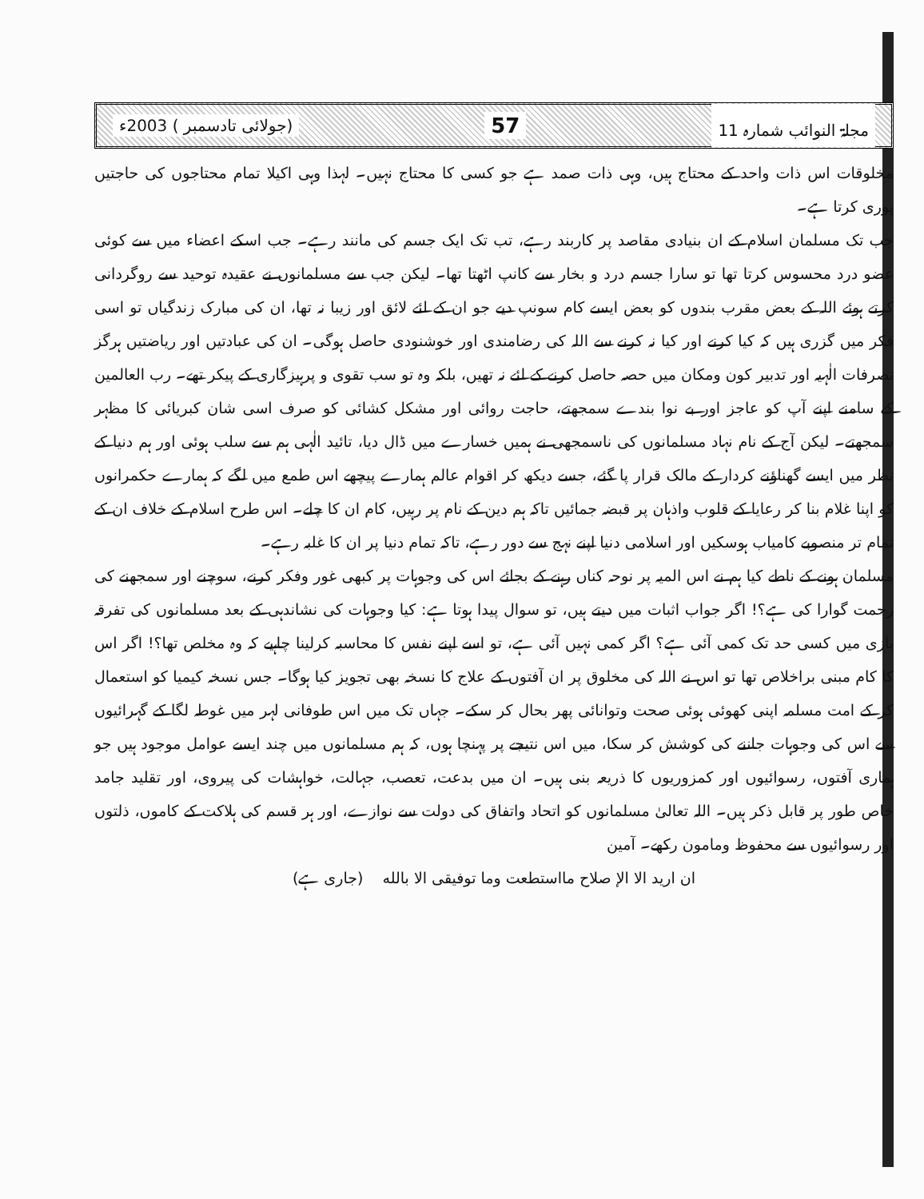مجلۃ النوائب شمارہ 11 57 (جولائی تادسمبر ) 2003ء
مخلوقات اس ذات واحد کے محتاج ہیں، وہی ذات صمد ہے جو کسی کا محتاج نہیں۔ لہذا وہی اکیلا تمام محتاجوں کی حاجتیں پوری کرتا ہے۔
جب تک مسلمان اسلام کے ان بنیادی مقاصد پر کاربند رہے، تب تک ایک جسم کی مانند رہے۔ جب اسکے اعضاء میں سے کوئی عضو درد محسوس کرتا تھا تو سارا جسم درد و بخار سے کانپ اٹھتا تھا۔ لیکن جب سے مسلمانوں نے عقیدہ توحید سے روگردانی کرتے ہوئے اللہ کے بعض مقرب بندوں کو بعض ایسے کام سونپ دیے جو ان کے لئے لائق اور زیبا نہ تھا، ان کی مبارک زندگیاں تو اسی فکر میں گزری ہیں کہ کیا کرنے اور کیا نہ کرنے سے اللہ کی رضامندی اور خوشنودی حاصل ہوگی۔ ان کی عبادتیں اور ریاضتیں ہرگز تصرفات الٰہیہ اور تدبیر کون ومکان میں حصہ حاصل کرنے کے لئے نہ تھیں، بلکہ وہ تو سب تقوی و پرہیزگاری کے پیکر تھے۔ رب العالمین کے سامنے اپنے آپ کو عاجز اور بے نوا بندے سمجھتے، حاجت روائی اور مشکل کشائی کو صرف اسی شان کبریائی کا مظہر سمجھتے۔ لیکن آج کے نام نہاد مسلمانوں کی ناسمجھی نے ہمیں خسارے میں ڈال دیا، تائید الٰہی ہم سے سلب ہوئی اور ہم دنیا کے نظر میں ایسے گھناؤنے کردار کے مالک قرار پا گئے، جسے دیکھ کر اقوام عالم ہمارے پیچھے اس طمع میں لگے کہ ہمارے حکمرانوں کو اپنا غلام بنا کر رعایا کے قلوب واذہان پر قبضہ جمائیں تاکہ ہم دین کے نام پر رہیں، کام ان کا چلے۔ اس طرح اسلام کے خلاف ان کے تمام تر منصوبے کامیاب ہوسکیں اور اسلامی دنیا اپنے نہج سے دور رہے، تاکہ تمام دنیا پر ان کا غلبہ رہے۔
مسلمان ہونے کے ناطے کیا ہم نے اس المیہ پر نوحہ کناں رہنے کے بجائے اس کی وجوہات پر کبھی غور وفکر کرنے، سوچنے اور سمجھنے کی زحمت گوارا کی ہے؟! اگر جواب اثبات میں دیتے ہیں، تو سوال پیدا ہوتا ہے: کیا وجوہات کی نشاندہی کے بعد مسلمانوں کی تفرقہ بازی میں کسی حد تک کمی آئی ہے؟ اگر کمی نہیں آئی ہے، تو اسے اپنے نفس کا محاسبہ کرلینا چاہیے کہ وہ مخلص تھا؟! اگر اس کا کام مبنی براخلاص تھا تو اس نے اللہ کی مخلوق پر ان آفتوں کے علاج کا نسخہ بھی تجویز کیا ہوگا۔ جس نسخہ کیمیا کو استعمال کر کے امت مسلمہ اپنی کھوئی ہوئی صحت وتوانائی پھر بحال کر سکے۔ جہاں تک میں اس طوفانی لہر میں غوطہ لگا کے گہرائیوں سے اس کی وجوہات جاننے کی کوشش کر سکا، میں اس نتیجے پر پہنچا ہوں، کہ ہم مسلمانوں میں چند ایسے عوامل موجود ہیں جو ہماری آفتوں، رسوائیوں اور کمزوریوں کا ذریعہ بنی ہیں۔ ان میں بدعت، تعصب، جہالت، خواہشات کی پیروی، اور تقلید جامد خاص طور پر قابل ذکر ہیں۔ اللہ تعالیٰ مسلمانوں کو اتحاد واتفاق کی دولت سے نوازے، اور ہر قسم کی ہلاکت کے کاموں، ذلتوں اور رسوائیوں سے محفوظ ومامون رکھے۔ آمین
ان ارید الا الإ صلاح مااستطعت وما توفیقی الا بالله (جاری ہے)